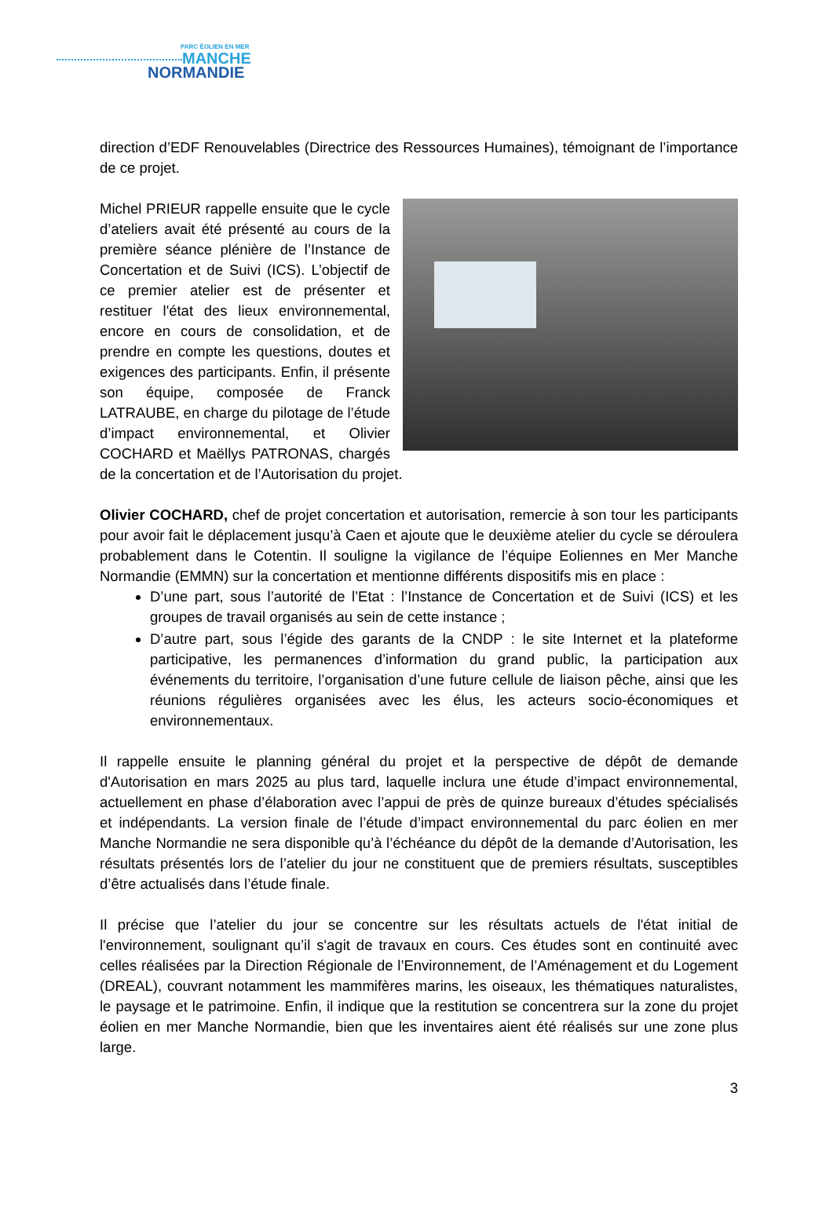PARC ÉOLIEN EN MER
MANCHE
NORMANDIE
direction d’EDF Renouvelables (Directrice des Ressources Humaines), témoignant de l’importance de ce projet.
Michel PRIEUR rappelle ensuite que le cycle d’ateliers avait été présenté au cours de la première séance plénière de l’Instance de Concertation et de Suivi (ICS). L’objectif de ce premier atelier est de présenter et restituer l'état des lieux environnemental, encore en cours de consolidation, et de prendre en compte les questions, doutes et exigences des participants. Enfin, il présente son équipe, composée de Franck LATRAUBE, en charge du pilotage de l’étude d’impact environnemental, et Olivier COCHARD et Maëllys PATRONAS, chargés de la concertation et de l’Autorisation du projet.
Olivier COCHARD, chef de projet concertation et autorisation, remercie à son tour les participants pour avoir fait le déplacement jusqu’à Caen et ajoute que le deuxième atelier du cycle se déroulera probablement dans le Cotentin. Il souligne la vigilance de l’équipe Eoliennes en Mer Manche Normandie (EMMN) sur la concertation et mentionne différents dispositifs mis en place :
D’une part, sous l’autorité de l’Etat : l’Instance de Concertation et de Suivi (ICS) et les groupes de travail organisés au sein de cette instance ;
D’autre part, sous l’égide des garants de la CNDP : le site Internet et la plateforme participative, les permanences d’information du grand public, la participation aux événements du territoire, l’organisation d’une future cellule de liaison pêche, ainsi que les réunions régulières organisées avec les élus, les acteurs socio-économiques et environnementaux.
Il rappelle ensuite le planning général du projet et la perspective de dépôt de demande d'Autorisation en mars 2025 au plus tard, laquelle inclura une étude d’impact environnemental, actuellement en phase d’élaboration avec l’appui de près de quinze bureaux d’études spécialisés et indépendants. La version finale de l’étude d’impact environnemental du parc éolien en mer Manche Normandie ne sera disponible qu’à l’échéance du dépôt de la demande d’Autorisation, les résultats présentés lors de l’atelier du jour ne constituent que de premiers résultats, susceptibles d’être actualisés dans l’étude finale.
Il précise que l’atelier du jour se concentre sur les résultats actuels de l'état initial de l'environnement, soulignant qu’il s'agit de travaux en cours. Ces études sont en continuité avec celles réalisées par la Direction Régionale de l’Environnement, de l’Aménagement et du Logement (DREAL), couvrant notamment les mammifères marins, les oiseaux, les thématiques naturalistes, le paysage et le patrimoine. Enfin, il indique que la restitution se concentrera sur la zone du projet éolien en mer Manche Normandie, bien que les inventaires aient été réalisés sur une zone plus large.
3